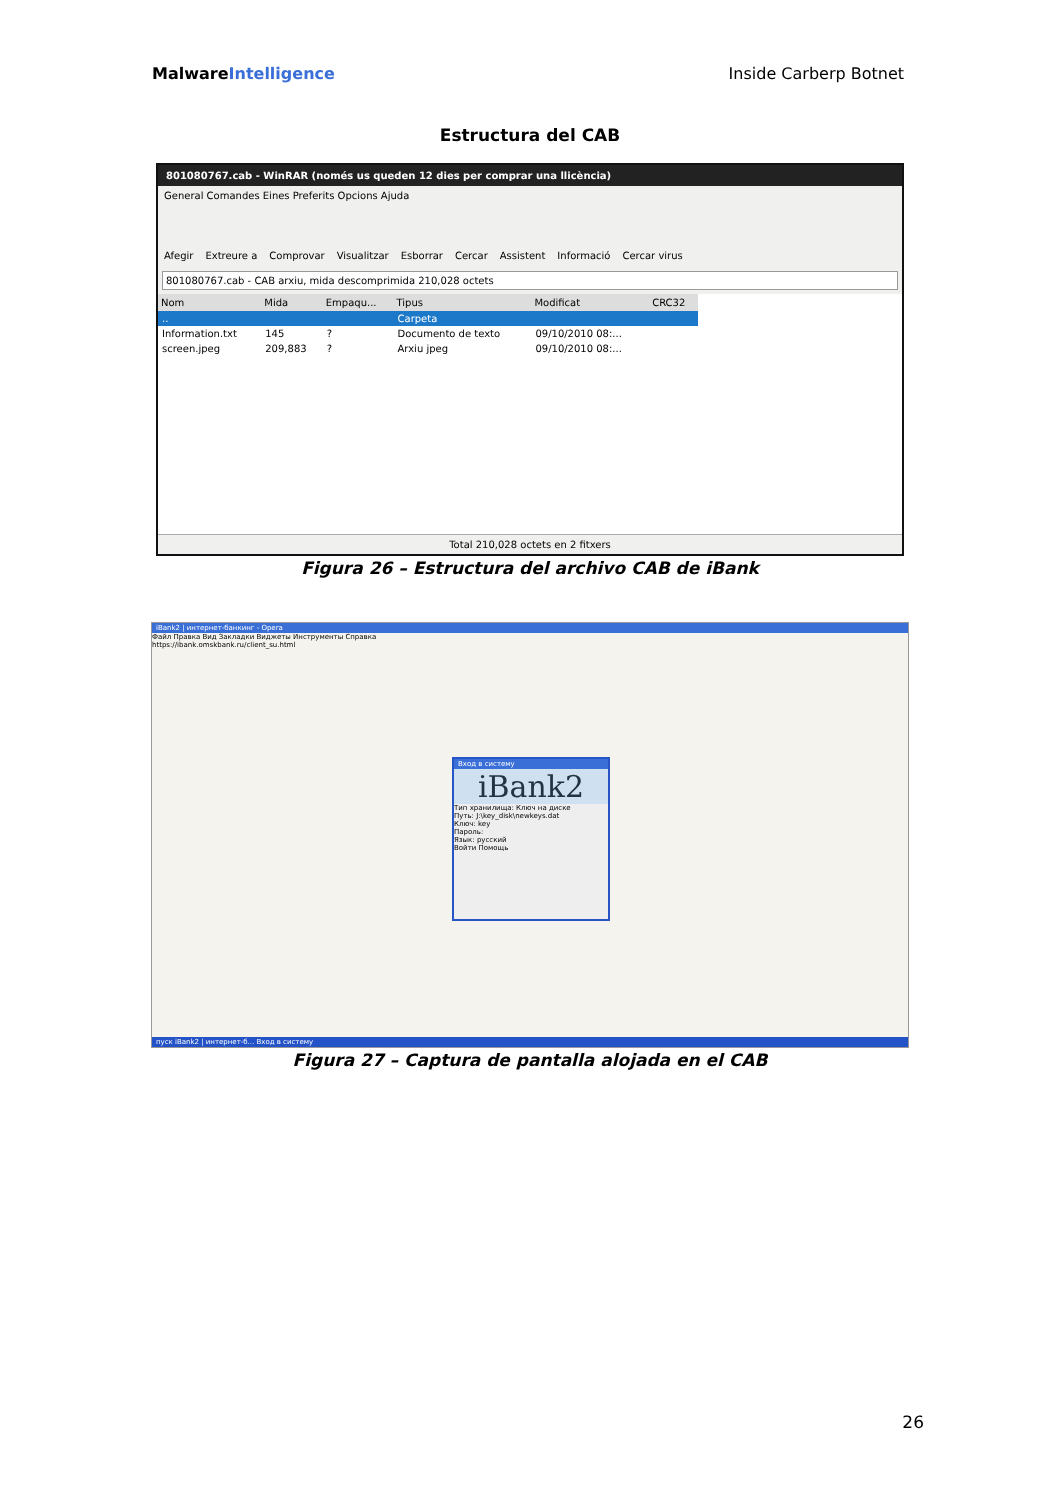MalwareIntelligence Inside Carberp Botnet
Estructura del CAB
801080767.cab - WinRAR (només us queden 12 dies per comprar una llicència)
General Comandes Eines Preferits Opcions Ajuda
Afegir Extreure a Comprovar Visualitzar Esborrar Cercar Assistent Informació Cercar virus
801080767.cab - CAB arxiu, mida descomprimida 210,028 octets
| Nom | Mida | Empaqu... | Tipus | Modificat | CRC32 |
| --- | --- | --- | --- | --- | --- |
| .. | | | Carpeta | | |
| Information.txt | 145 | ? | Documento de texto | 09/10/2010 08:... | |
| screen.jpeg | 209,883 | ? | Arxiu jpeg | 09/10/2010 08:... | |
Total 210,028 octets en 2 fitxers
Figura 26 – Estructura del archivo CAB de iBank
iBank2 | интернет-банкинг - Opera
Файл Правка Вид Закладки Виджеты Инструменты Справка
https://ibank.omskbank.ru/client_su.html
Вход в систему
iBank2
Тип хранилища: Ключ на диске
Путь: J:\key_disk\newkeys.dat
Ключ: key
Пароль:
Язык: русский
Войти Помощь
пуск iBank2 | интернет-б... Вход в систему
Figura 27 – Captura de pantalla alojada en el CAB
26